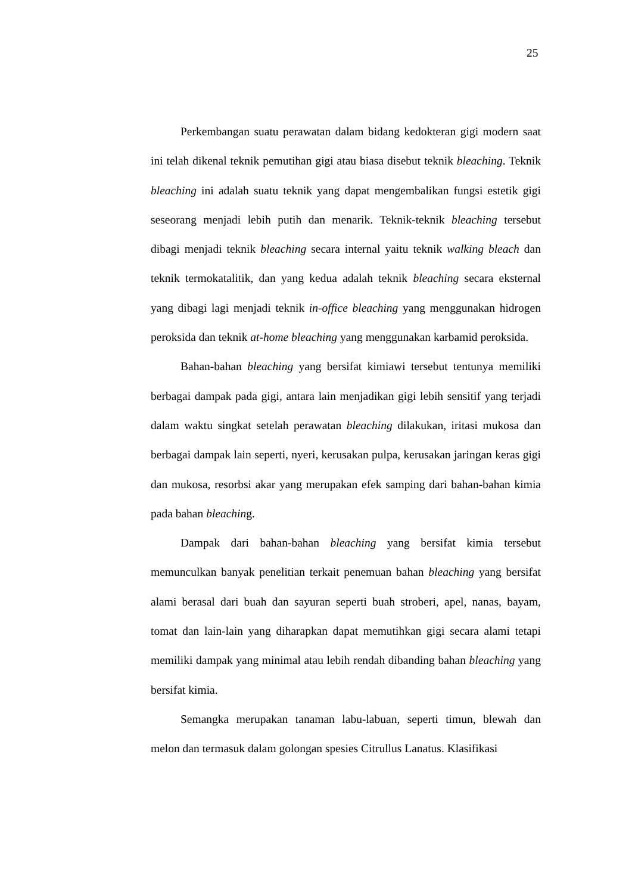25
Perkembangan suatu perawatan dalam bidang kedokteran gigi modern saat ini telah dikenal teknik pemutihan gigi atau biasa disebut teknik bleaching. Teknik bleaching ini adalah suatu teknik yang dapat mengembalikan fungsi estetik gigi seseorang menjadi lebih putih dan menarik. Teknik-teknik bleaching tersebut dibagi menjadi teknik bleaching secara internal yaitu teknik walking bleach dan teknik termokatalitik, dan yang kedua adalah teknik bleaching secara eksternal yang dibagi lagi menjadi teknik in-office bleaching yang menggunakan hidrogen peroksida dan teknik at-home bleaching yang menggunakan karbamid peroksida.
Bahan-bahan bleaching yang bersifat kimiawi tersebut tentunya memiliki berbagai dampak pada gigi, antara lain menjadikan gigi lebih sensitif yang terjadi dalam waktu singkat setelah perawatan bleaching dilakukan, iritasi mukosa dan berbagai dampak lain seperti, nyeri, kerusakan pulpa, kerusakan jaringan keras gigi dan mukosa, resorbsi akar yang merupakan efek samping dari bahan-bahan kimia pada bahan bleaching.
Dampak dari bahan-bahan bleaching yang bersifat kimia tersebut memunculkan banyak penelitian terkait penemuan bahan bleaching yang bersifat alami berasal dari buah dan sayuran seperti buah stroberi, apel, nanas, bayam, tomat dan lain-lain yang diharapkan dapat memutihkan gigi secara alami tetapi memiliki dampak yang minimal atau lebih rendah dibanding bahan bleaching yang bersifat kimia.
Semangka merupakan tanaman labu-labuan, seperti timun, blewah dan melon dan termasuk dalam golongan spesies Citrullus Lanatus. Klasifikasi